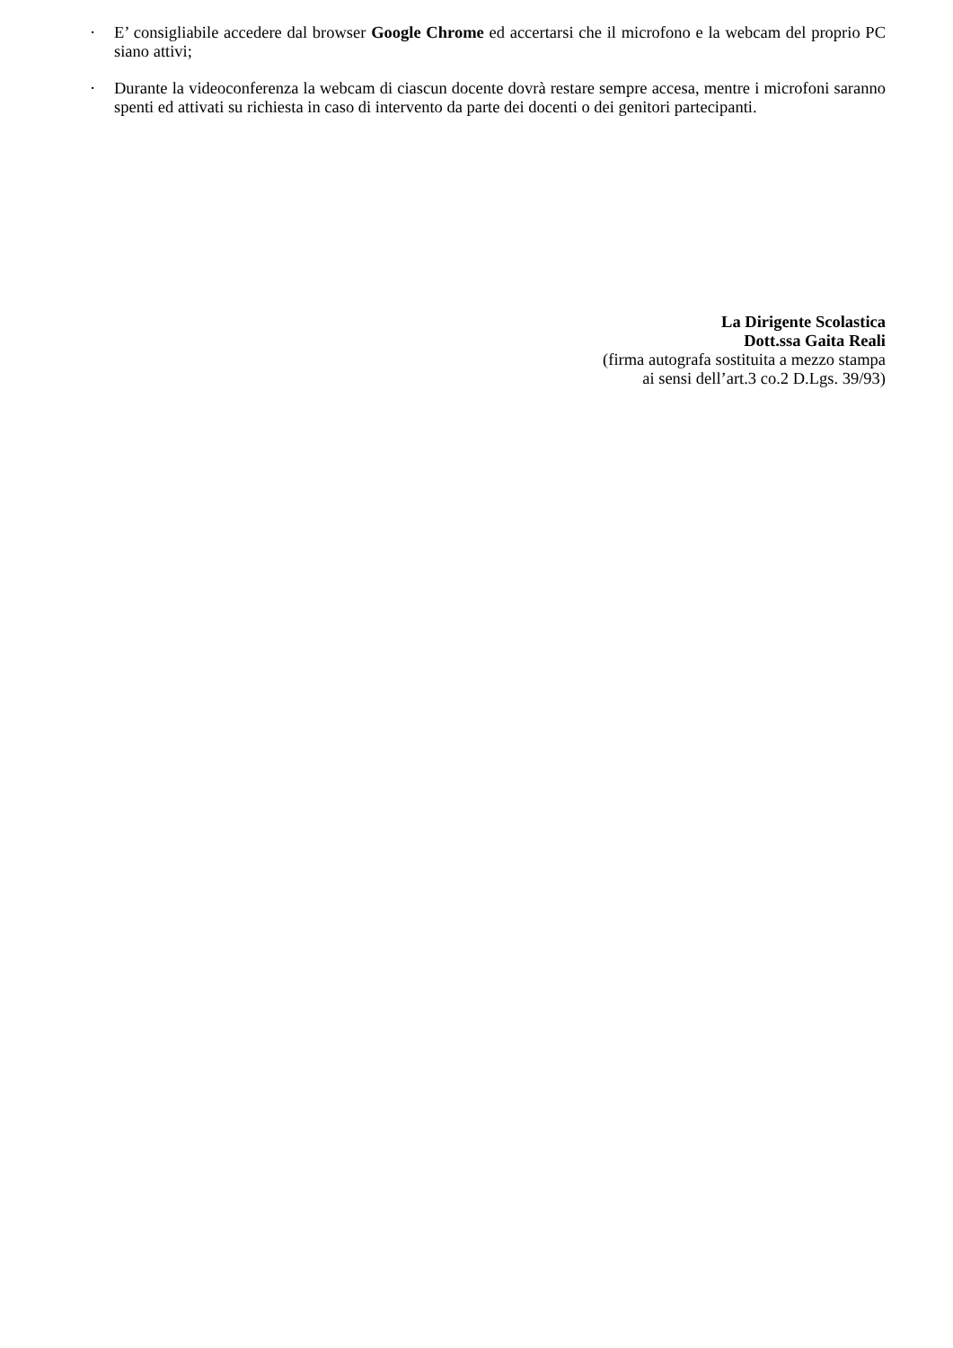· E’ consigliabile accedere dal browser Google Chrome ed accertarsi che il microfono e la webcam del proprio PC siano attivi;
· Durante la videoconferenza la webcam di ciascun docente dovrà restare sempre accesa, mentre i microfoni saranno spenti ed attivati su richiesta in caso di intervento da parte dei docenti o dei genitori partecipanti.
La Dirigente Scolastica
Dott.ssa Gaita Reali
(firma autografa sostituita a mezzo stampa
ai sensi dell’art.3 co.2 D.Lgs. 39/93)